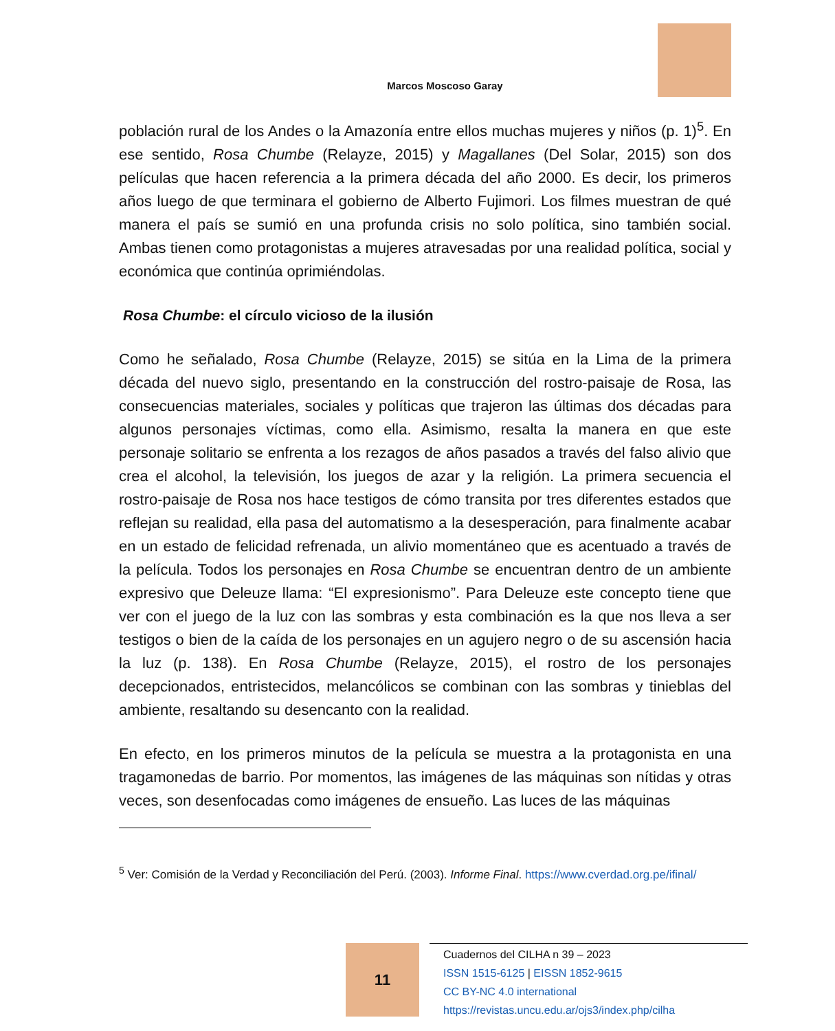Marcos Moscoso Garay
población rural de los Andes o la Amazonía entre ellos muchas mujeres y niños (p. 1)<sup>5</sup>. En ese sentido, Rosa Chumbe (Relayze, 2015) y Magallanes (Del Solar, 2015) son dos películas que hacen referencia a la primera década del año 2000. Es decir, los primeros años luego de que terminara el gobierno de Alberto Fujimori. Los filmes muestran de qué manera el país se sumió en una profunda crisis no solo política, sino también social. Ambas tienen como protagonistas a mujeres atravesadas por una realidad política, social y económica que continúa oprimiéndolas.
Rosa Chumbe: el círculo vicioso de la ilusión
Como he señalado, Rosa Chumbe (Relayze, 2015) se sitúa en la Lima de la primera década del nuevo siglo, presentando en la construcción del rostro-paisaje de Rosa, las consecuencias materiales, sociales y políticas que trajeron las últimas dos décadas para algunos personajes víctimas, como ella. Asimismo, resalta la manera en que este personaje solitario se enfrenta a los rezagos de años pasados a través del falso alivio que crea el alcohol, la televisión, los juegos de azar y la religión. La primera secuencia el rostro-paisaje de Rosa nos hace testigos de cómo transita por tres diferentes estados que reflejan su realidad, ella pasa del automatismo a la desesperación, para finalmente acabar en un estado de felicidad refrenada, un alivio momentáneo que es acentuado a través de la película. Todos los personajes en Rosa Chumbe se encuentran dentro de un ambiente expresivo que Deleuze llama: “El expresionismo”. Para Deleuze este concepto tiene que ver con el juego de la luz con las sombras y esta combinación es la que nos lleva a ser testigos o bien de la caída de los personajes en un agujero negro o de su ascensión hacia la luz (p. 138). En Rosa Chumbe (Relayze, 2015), el rostro de los personajes decepcionados, entristecidos, melancólicos se combinan con las sombras y tinieblas del ambiente, resaltando su desencanto con la realidad.
En efecto, en los primeros minutos de la película se muestra a la protagonista en una tragamonedas de barrio. Por momentos, las imágenes de las máquinas son nítidas y otras veces, son desenfocadas como imágenes de ensueño. Las luces de las máquinas
<sup>5</sup> Ver: Comisión de la Verdad y Reconciliación del Perú. (2003). Informe Final. https://www.cverdad.org.pe/ifinal/
11
Cuadernos del CILHA n 39 – 2023
ISSN 1515-6125 | EISSN 1852-9615
CC BY-NC 4.0 international
https://revistas.uncu.edu.ar/ojs3/index.php/cilha